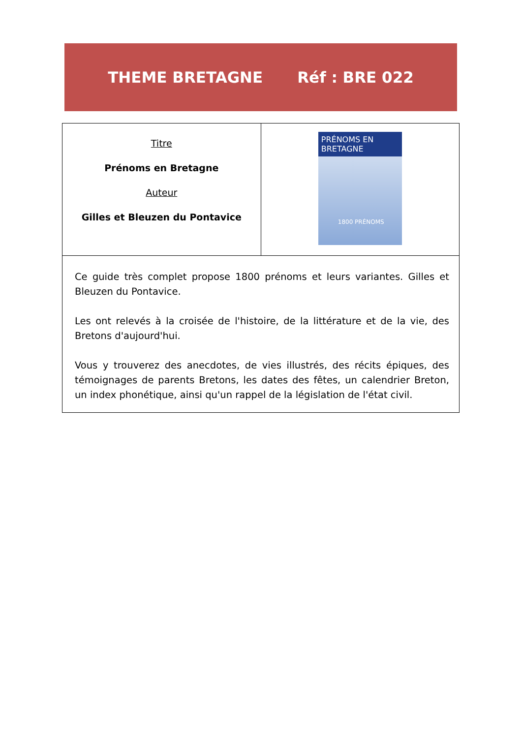THEME BRETAGNE Réf : BRE 022
| Titre Prénoms en Bretagne Auteur Gilles et Bleuzen du Pontavice | PRÉNOMS EN BRETAGNE 1800 PRÉNOMS |
| Ce guide très complet propose 1800 prénoms et leurs variantes. Gilles et Bleuzen du Pontavice. Les ont relevés à la croisée de l'histoire, de la littérature et de la vie, des Bretons d'aujourd'hui. Vous y trouverez des anecdotes, de vies illustrés, des récits épiques, des témoignages de parents Bretons, les dates des fêtes, un calendrier Breton, un index phonétique, ainsi qu'un rappel de la législation de l'état civil. | |